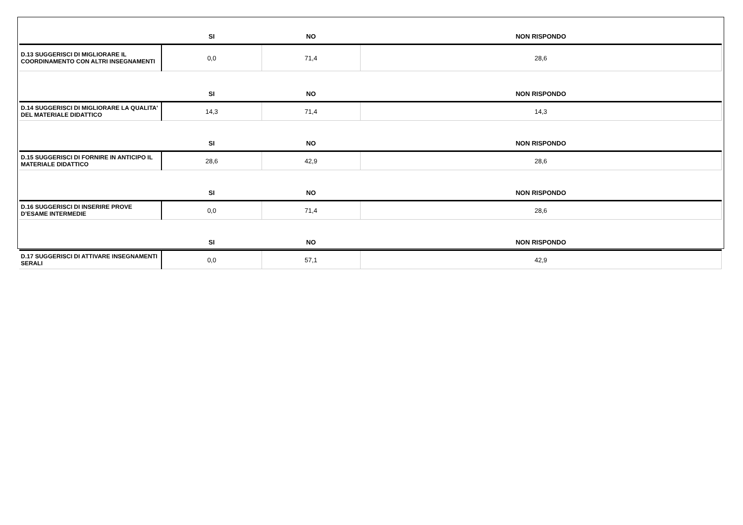| | SI | NO | NON RISPONDO |
| --- | --- | --- | --- |
| D.13 SUGGERISCI DI MIGLIORARE IL COORDINAMENTO CON ALTRI INSEGNAMENTI | 0,0 | 71,4 | 28,6 |
| | SI | NO | NON RISPONDO |
| D.14 SUGGERISCI DI MIGLIORARE LA QUALITA' DEL MATERIALE DIDATTICO | 14,3 | 71,4 | 14,3 |
| | SI | NO | NON RISPONDO |
| D.15 SUGGERISCI DI FORNIRE IN ANTICIPO IL MATERIALE DIDATTICO | 28,6 | 42,9 | 28,6 |
| | SI | NO | NON RISPONDO |
| D.16 SUGGERISCI DI INSERIRE PROVE D’ESAME INTERMEDIE | 0,0 | 71,4 | 28,6 |
| | SI | NO | NON RISPONDO |
| D.17 SUGGERISCI DI ATTIVARE INSEGNAMENTI SERALI | 0,0 | 57,1 | 42,9 |